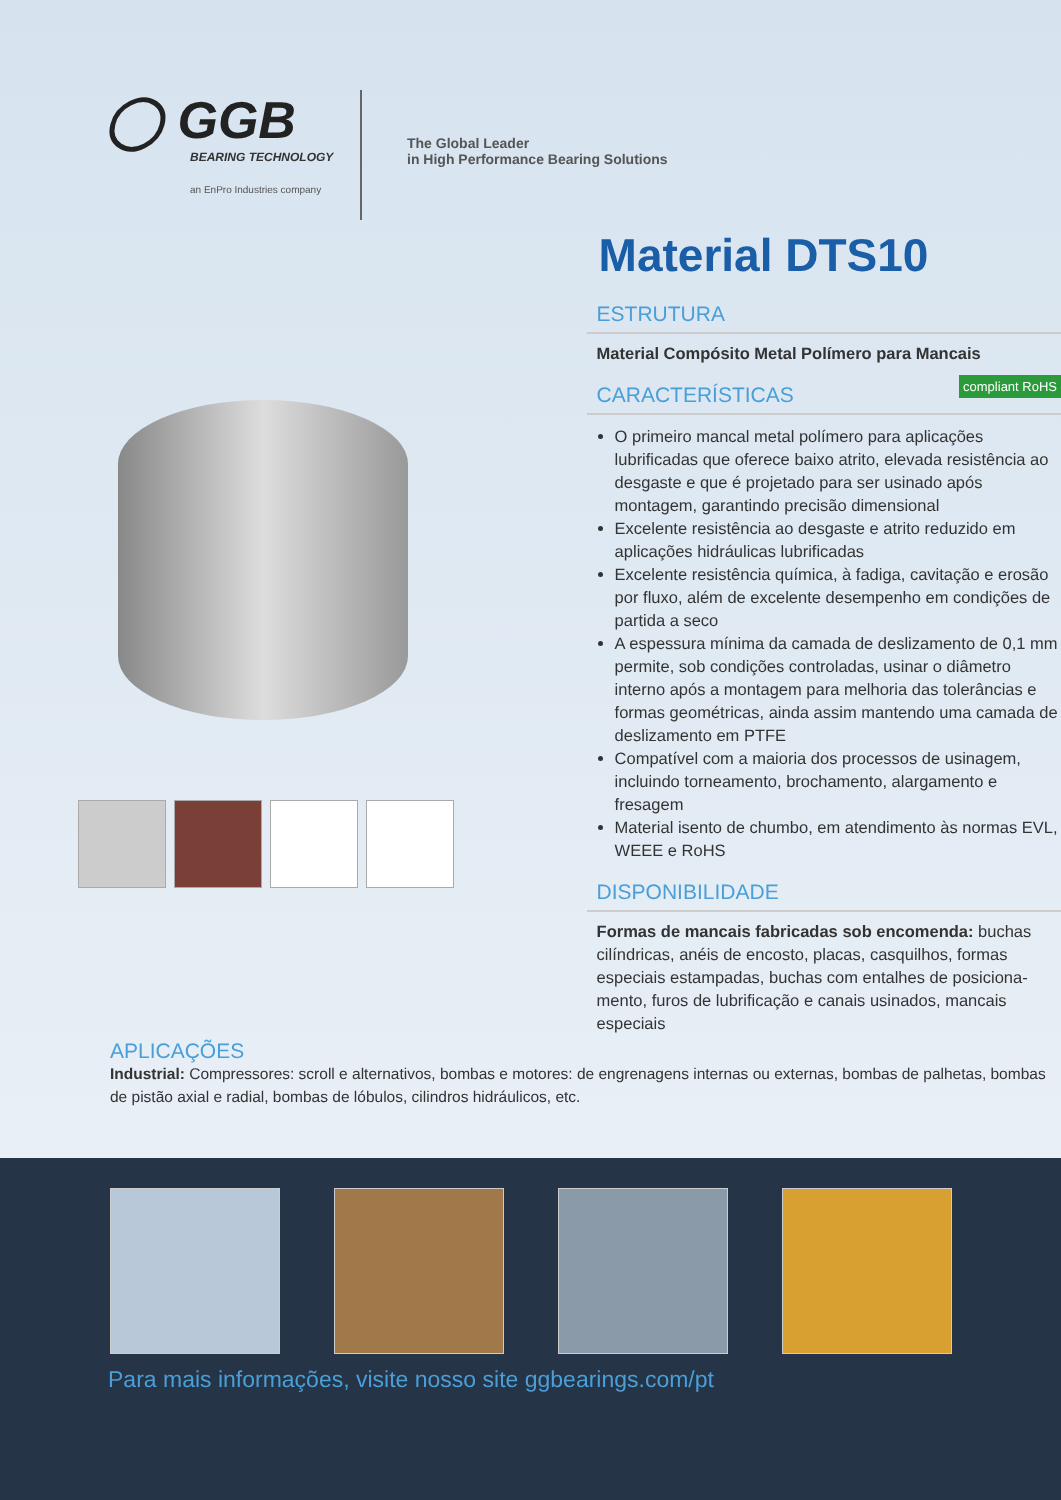◯ GGB
BEARING TECHNOLOGY
an EnPro Industries company
The Global Leader
in High Performance Bearing Solutions
Material DTS10
ESTRUTURA
Material Compósito Metal Polímero para Mancais
CARACTERÍSTICAS compliant RoHS
O primeiro mancal metal polímero para aplicações lubrificadas que oferece baixo atrito, elevada resistência ao desgaste e que é projetado para ser usinado após montagem, garantindo precisão dimensional
Excelente resistência ao desgaste e atrito reduzido em aplicações hidráulicas lubrificadas
Excelente resistência química, à fadiga, cavitação e erosão por fluxo, além de excelente desempenho em condições de partida a seco
A espessura mínima da camada de deslizamento de 0,1 mm permite, sob condições controladas, usinar o diâmetro interno após a montagem para melhoria das tolerâncias e formas geométricas, ainda assim mantendo uma camada de deslizamento em PTFE
Compatível com a maioria dos processos de usinagem, incluindo torneamento, brochamento, alargamento e fresagem
Material isento de chumbo, em atendimento às normas EVL, WEEE e RoHS
DISPONIBILIDADE
Formas de mancais fabricadas sob encomenda: buchas cilíndricas, anéis de encosto, placas, casquilhos, formas especiais estampadas, buchas com entalhes de posiciona-mento, furos de lubrificação e canais usinados, mancais especiais
APLICAÇÕES
Industrial: Compressores: scroll e alternativos, bombas e motores: de engrenagens internas ou externas, bombas de palhetas, bombas de pistão axial e radial, bombas de lóbulos, cilindros hidráulicos, etc.
Para mais informações, visite nosso site ggbearings.com/pt